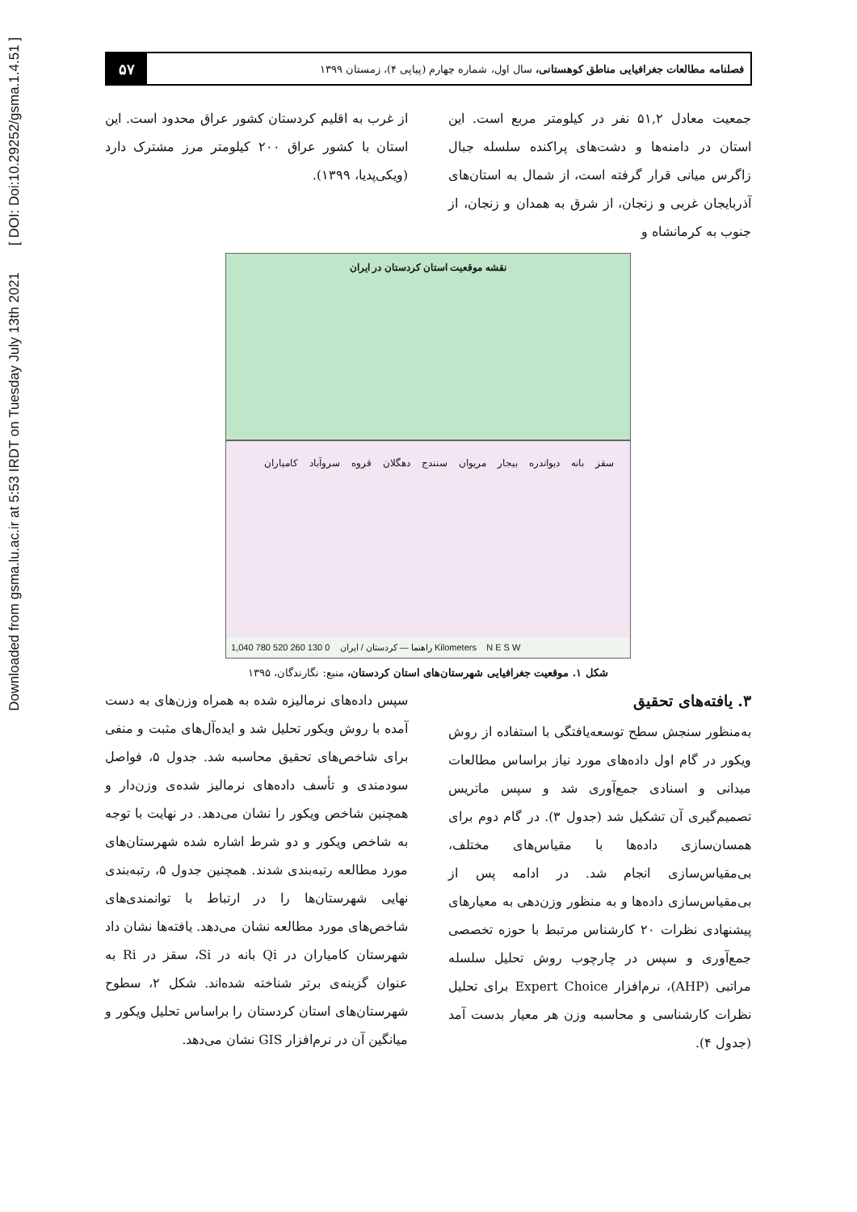Downloaded from gsma.lu.ac.ir at 5:53 IRDT on Tuesday July 13th 2021 [ DOI: Doi:10.29252/gsma.1.4.51 ]
فصلنامه مطالعات جغرافیایی مناطق کوهستانی، سال اول، شماره چهارم (پیاپی ۴)، زمستان ۱۳۹۹
۵۷
جمعیت معادل ۵۱,۲ نفر در کیلومتر مربع است. این استان در دامنه‌ها و دشت‌های پراکنده سلسله جبال زاگرس میانی قرار گرفته است، از شمال به استان‌های آذربایجان غربی و زنجان، از شرق به همدان و زنجان، از جنوب به کرمانشاه و
از غرب به اقلیم کردستان کشور عراق محدود است. این استان با کشور عراق ۲۰۰ کیلومتر مرز مشترک دارد (ویکی‌پدیا، ۱۳۹۹).
نقشه موقعیت استان کردستان در ایران
سقز بانه دیواندره بیجار مریوان سنندج دهگلان قروه سروآباد کامیاران
راهنما — کردستان / ایران 0 130 260 520 780 1,040 Kilometers N E S W
شکل ۱. موقعیت جغرافیایی شهرستان‌های استان کردستان، منبع: نگارندگان، ۱۳۹۵
۳. یافته‌های تحقیق
به‌منظور سنجش سطح توسعه‌یافتگی با استفاده از روش ویکور در گام اول داده‌های مورد نیاز براساس مطالعات میدانی و اسنادی جمع‌آوری شد و سپس ماتریس تصمیم‌گیری آن تشکیل شد (جدول ۳). در گام دوم برای همسان‌سازی داده‌ها با مقیاس‌های مختلف، بی‌مقیاس‌سازی انجام شد. در ادامه پس از بی‌مقیاس‌سازی داده‌ها و به منظور وزن‌دهی به معیارهای پیشنهادی نظرات ۲۰ کارشناس مرتبط با حوزه تخصصی جمع‌آوری و سپس در چارچوب روش تحلیل سلسله مراتبی (AHP)، نرم‌افزار Expert Choice برای تحلیل نظرات کارشناسی و محاسبه وزن هر معیار بدست آمد (جدول ۴).
سپس داده‌های نرمالیزه شده به همراه وزن‌های به دست آمده با روش ویکور تحلیل شد و ایده‌آل‌های مثبت و منفی برای شاخص‌های تحقیق محاسبه شد. جدول ۵، فواصل سودمندی و تأسف داده‌های نرمالیز شده‌ی وزن‌دار و همچنین شاخص ویکور را نشان می‌دهد. در نهایت با توجه به شاخص ویکور و دو شرط اشاره شده شهرستان‌های مورد مطالعه رتبه‌بندی شدند. همچنین جدول ۵، رتبه‌بندی نهایی شهرستان‌ها را در ارتباط با توانمندی‌های شاخص‌های مورد مطالعه نشان می‌دهد. یافته‌ها نشان داد شهرستان کامیاران در Qi بانه در Si، سقز در Ri به عنوان گزینه‌ی برتر شناخته شده‌اند. شکل ۲، سطوح شهرستان‌های استان کردستان را براساس تحلیل ویکور و میانگین آن در نرم‌افزار GIS نشان می‌دهد.